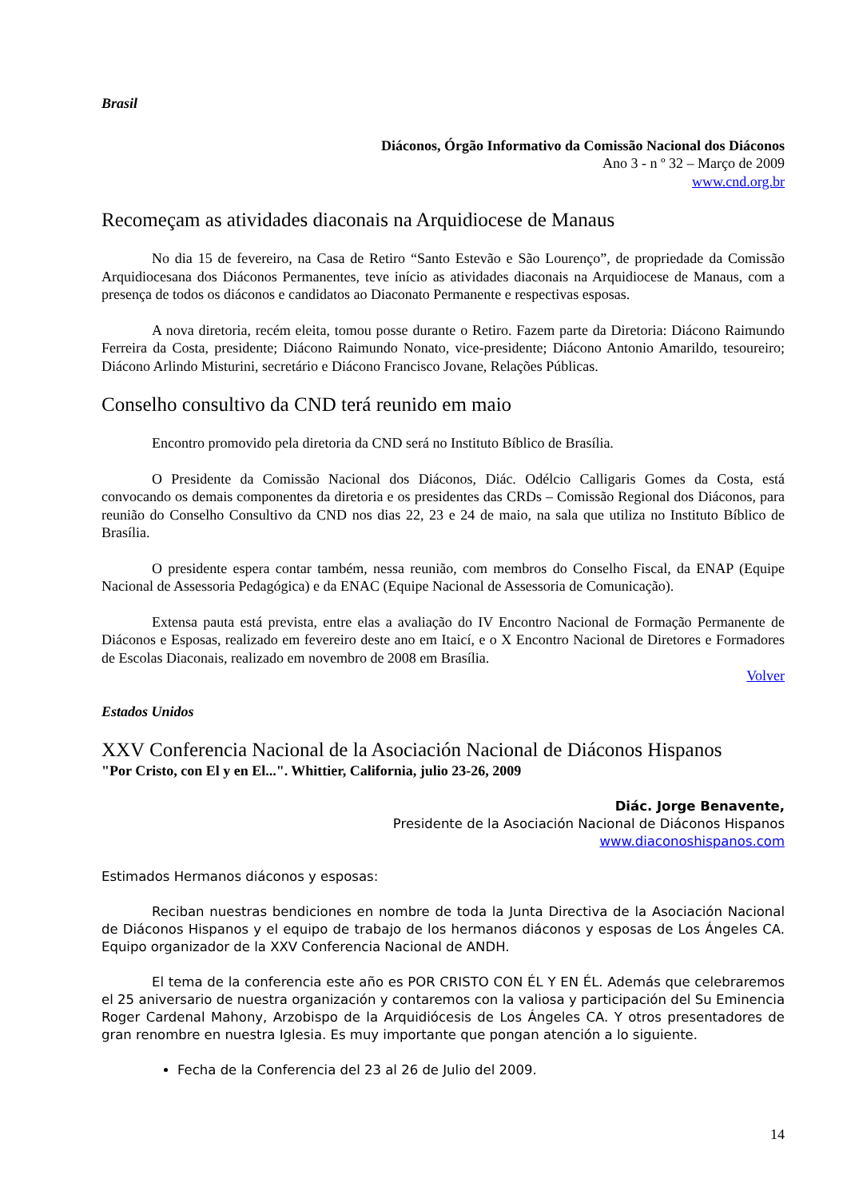Brasil
Diáconos, Órgão Informativo da Comissão Nacional dos Diáconos
Ano 3 - n º 32 – Março de 2009
www.cnd.org.br
Recomeçam as atividades diaconais na Arquidiocese de Manaus
No dia 15 de fevereiro, na Casa de Retiro “Santo Estevão e São Lourenço”, de propriedade da Comissão Arquidiocesana dos Diáconos Permanentes, teve início as atividades diaconais na Arquidiocese de Manaus, com a presença de todos os diáconos e candidatos ao Diaconato Permanente e respectivas esposas.
A nova diretoria, recém eleita, tomou posse durante o Retiro. Fazem parte da Diretoria: Diácono Raimundo Ferreira da Costa, presidente; Diácono Raimundo Nonato, vice-presidente; Diácono Antonio Amarildo, tesoureiro; Diácono Arlindo Misturini, secretário e Diácono Francisco Jovane, Relações Públicas.
Conselho consultivo da CND terá reunido em maio
Encontro promovido pela diretoria da CND será no Instituto Bíblico de Brasília.
O Presidente da Comissão Nacional dos Diáconos, Diác. Odélcio Calligaris Gomes da Costa, está convocando os demais componentes da diretoria e os presidentes das CRDs – Comissão Regional dos Diáconos, para reunião do Conselho Consultivo da CND nos dias 22, 23 e 24 de maio, na sala que utiliza no Instituto Bíblico de Brasília.
O presidente espera contar também, nessa reunião, com membros do Conselho Fiscal, da ENAP (Equipe Nacional de Assessoria Pedagógica) e da ENAC (Equipe Nacional de Assessoria de Comunicação).
Extensa pauta está prevista, entre elas a avaliação do IV Encontro Nacional de Formação Permanente de Diáconos e Esposas, realizado em fevereiro deste ano em Itaicí, e o X Encontro Nacional de Diretores e Formadores de Escolas Diaconais, realizado em novembro de 2008 em Brasília.
Volver
Estados Unidos
XXV Conferencia Nacional de la Asociación Nacional de Diáconos Hispanos
"Por Cristo, con El y en El...". Whittier, California, julio 23-26, 2009
Diác. Jorge Benavente,
Presidente de la Asociación Nacional de Diáconos Hispanos
www.diaconoshispanos.com
Estimados Hermanos diáconos y esposas:
Reciban nuestras bendiciones en nombre de toda la Junta Directiva de la Asociación Nacional de Diáconos Hispanos y el equipo de trabajo de los hermanos diáconos y esposas de Los Ángeles CA. Equipo organizador de la XXV Conferencia Nacional de ANDH.
El tema de la conferencia este año es POR CRISTO CON ÉL Y EN ÉL. Además que celebraremos el 25 aniversario de nuestra organización y contaremos con la valiosa y participación del Su Eminencia Roger Cardenal Mahony, Arzobispo de la Arquidiócesis de Los Ángeles CA. Y otros presentadores de gran renombre en nuestra Iglesia. Es muy importante que pongan atención a lo siguiente.
Fecha de la Conferencia del 23 al 26 de Julio del 2009.
14